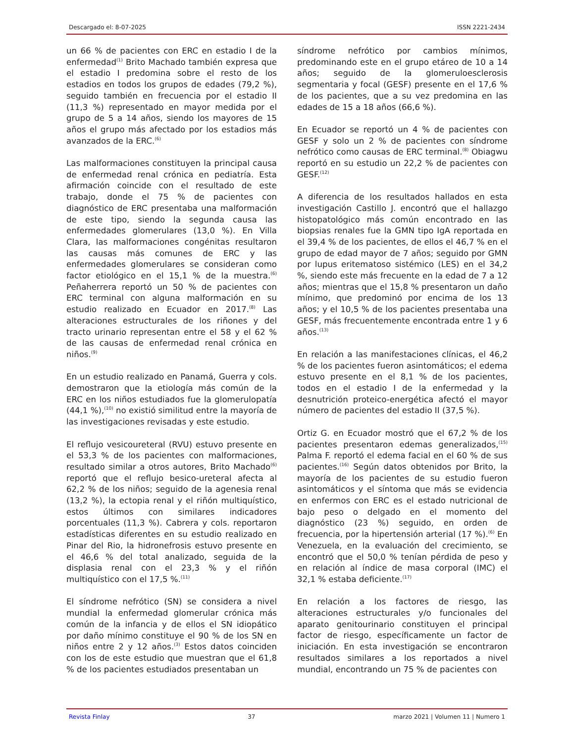Descargado el: 8-07-2025 ISSN 2221-2434
un 66 % de pacientes con ERC en estadio I de la enfermedad<sup>(1)</sup> Brito Machado también expresa que el estadio I predomina sobre el resto de los estadios en todos los grupos de edades (79,2 %), seguido también en frecuencia por el estadio II (11,3 %) representado en mayor medida por el grupo de 5 a 14 años, siendo los mayores de 15 años el grupo más afectado por los estadios más avanzados de la ERC.<sup>(6)</sup>
Las malformaciones constituyen la principal causa de enfermedad renal crónica en pediatría. Esta afirmación coincide con el resultado de este trabajo, donde el 75 % de pacientes con diagnóstico de ERC presentaba una malformación de este tipo, siendo la segunda causa las enfermedades glomerulares (13,0 %). En Villa Clara, las malformaciones congénitas resultaron las causas más comunes de ERC y las enfermedades glomerulares se consideran como factor etiológico en el 15,1 % de la muestra.<sup>(6)</sup> Peñaherrera reportó un 50 % de pacientes con ERC terminal con alguna malformación en su estudio realizado en Ecuador en 2017.<sup>(8)</sup> Las alteraciones estructurales de los riñones y del tracto urinario representan entre el 58 y el 62 % de las causas de enfermedad renal crónica en niños.<sup>(9)</sup>
En un estudio realizado en Panamá, Guerra y cols. demostraron que la etiología más común de la ERC en los niños estudiados fue la glomerulopatía (44,1 %),<sup>(10)</sup> no existió similitud entre la mayoría de las investigaciones revisadas y este estudio.
El reflujo vesicoureteral (RVU) estuvo presente en el 53,3 % de los pacientes con malformaciones, resultado similar a otros autores, Brito Machado<sup>(6)</sup> reportó que el reflujo besico-ureteral afecta al 62,2 % de los niños; seguido de la agenesia renal (13,2 %), la ectopia renal y el riñón multiquístico, estos últimos con similares indicadores porcentuales (11,3 %). Cabrera y cols. reportaron estadísticas diferentes en su estudio realizado en Pinar del Rio, la hidronefrosis estuvo presente en el 46,6 % del total analizado, seguida de la displasia renal con el 23,3 % y el riñón multiquístico con el 17,5 %.<sup>(11)</sup>
El síndrome nefrótico (SN) se considera a nivel mundial la enfermedad glomerular crónica más común de la infancia y de ellos el SN idiopático por daño mínimo constituye el 90 % de los SN en niños entre 2 y 12 años.<sup>(3)</sup> Estos datos coinciden con los de este estudio que muestran que el 61,8 % de los pacientes estudiados presentaban un
síndrome nefrótico por cambios mínimos, predominando este en el grupo etáreo de 10 a 14 años; seguido de la glomeruloesclerosis segmentaria y focal (GESF) presente en el 17,6 % de los pacientes, que a su vez predomina en las edades de 15 a 18 años (66,6 %).
En Ecuador se reportó un 4 % de pacientes con GESF y solo un 2 % de pacientes con síndrome nefrótico como causas de ERC terminal.<sup>(8)</sup> Obiagwu reportó en su estudio un 22,2 % de pacientes con GESF.<sup>(12)</sup>
A diferencia de los resultados hallados en esta investigación Castillo J. encontró que el hallazgo histopatológico más común encontrado en las biopsias renales fue la GMN tipo IgA reportada en el 39,4 % de los pacientes, de ellos el 46,7 % en el grupo de edad mayor de 7 años; seguido por GMN por lupus eritematoso sistémico (LES) en el 34,2 %, siendo este más frecuente en la edad de 7 a 12 años; mientras que el 15,8 % presentaron un daño mínimo, que predominó por encima de los 13 años; y el 10,5 % de los pacientes presentaba una GESF, más frecuentemente encontrada entre 1 y 6 años.<sup>(13)</sup>
En relación a las manifestaciones clínicas, el 46,2 % de los pacientes fueron asintomáticos; el edema estuvo presente en el 8,1 % de los pacientes, todos en el estadio I de la enfermedad y la desnutrición proteico-energética afectó el mayor número de pacientes del estadio II (37,5 %).
Ortiz G. en Ecuador mostró que el 67,2 % de los pacientes presentaron edemas generalizados,<sup>(15)</sup> Palma F. reportó el edema facial en el 60 % de sus pacientes.<sup>(16)</sup> Según datos obtenidos por Brito, la mayoría de los pacientes de su estudio fueron asintomáticos y el síntoma que más se evidencia en enfermos con ERC es el estado nutricional de bajo peso o delgado en el momento del diagnóstico (23 %) seguido, en orden de frecuencia, por la hipertensión arterial (17 %).<sup>(6)</sup> En Venezuela, en la evaluación del crecimiento, se encontró que el 50,0 % tenían pérdida de peso y en relación al índice de masa corporal (IMC) el 32,1 % estaba deficiente.<sup>(17)</sup>
En relación a los factores de riesgo, las alteraciones estructurales y/o funcionales del aparato genitourinario constituyen el principal factor de riesgo, específicamente un factor de iniciación. En esta investigación se encontraron resultados similares a los reportados a nivel mundial, encontrando un 75 % de pacientes con
Revista Finlay 37 marzo 2021 | Volumen 11 | Numero 1